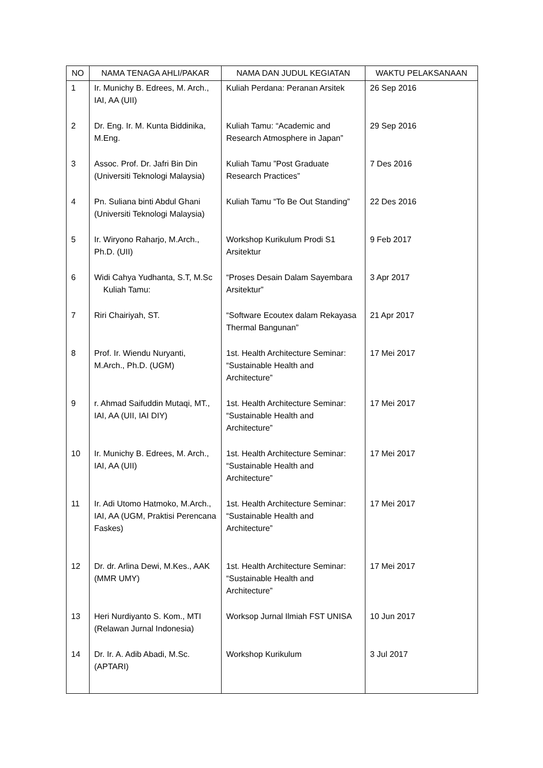| NO | NAMA TENAGA AHLI/PAKAR | NAMA DAN JUDUL KEGIATAN | WAKTU PELAKSANAAN |
| --- | --- | --- | --- |
| 1 | Ir. Munichy B. Edrees, M. Arch., IAI, AA (UII) | Kuliah Perdana: Peranan Arsitek | 26 Sep 2016 |
| 2 | Dr. Eng. Ir. M. Kunta Biddinika, M.Eng. | Kuliah Tamu: “Academic and Research Atmosphere in Japan” | 29 Sep 2016 |
| 3 | Assoc. Prof. Dr. Jafri Bin Din (Universiti Teknologi Malaysia) | Kuliah Tamu ”Post Graduate Research Practices” | 7 Des 2016 |
| 4 | Pn. Suliana binti Abdul Ghani (Universiti Teknologi Malaysia) | Kuliah Tamu “To Be Out Standing” | 22 Des 2016 |
| 5 | Ir. Wiryono Raharjo, M.Arch., Ph.D. (UII) | Workshop Kurikulum Prodi S1 Arsitektur | 9 Feb 2017 |
| 6 | Widi Cahya Yudhanta, S.T, M.Sc Kuliah Tamu: | “Proses Desain Dalam Sayembara Arsitektur” | 3 Apr 2017 |
| 7 | Riri Chairiyah, ST. | “Software Ecoutex dalam Rekayasa Thermal Bangunan” | 21 Apr 2017 |
| 8 | Prof. Ir. Wiendu Nuryanti, M.Arch., Ph.D. (UGM) | 1st. Health Architecture Seminar: “Sustainable Health and Architecture” | 17 Mei 2017 |
| 9 | r. Ahmad Saifuddin Mutaqi, MT., IAI, AA (UII, IAI DIY) | 1st. Health Architecture Seminar: “Sustainable Health and Architecture” | 17 Mei 2017 |
| 10 | Ir. Munichy B. Edrees, M. Arch., IAI, AA (UII) | 1st. Health Architecture Seminar: “Sustainable Health and Architecture” | 17 Mei 2017 |
| 11 | Ir. Adi Utomo Hatmoko, M.Arch., IAI, AA (UGM, Praktisi Perencana Faskes) | 1st. Health Architecture Seminar: “Sustainable Health and Architecture” | 17 Mei 2017 |
| 12 | Dr. dr. Arlina Dewi, M.Kes., AAK (MMR UMY) | 1st. Health Architecture Seminar: “Sustainable Health and Architecture” | 17 Mei 2017 |
| 13 | Heri Nurdiyanto S. Kom., MTI (Relawan Jurnal Indonesia) | Worksop Jurnal Ilmiah FST UNISA | 10 Jun 2017 |
| 14 | Dr. Ir. A. Adib Abadi, M.Sc. (APTARI) | Workshop Kurikulum | 3 Jul 2017 |